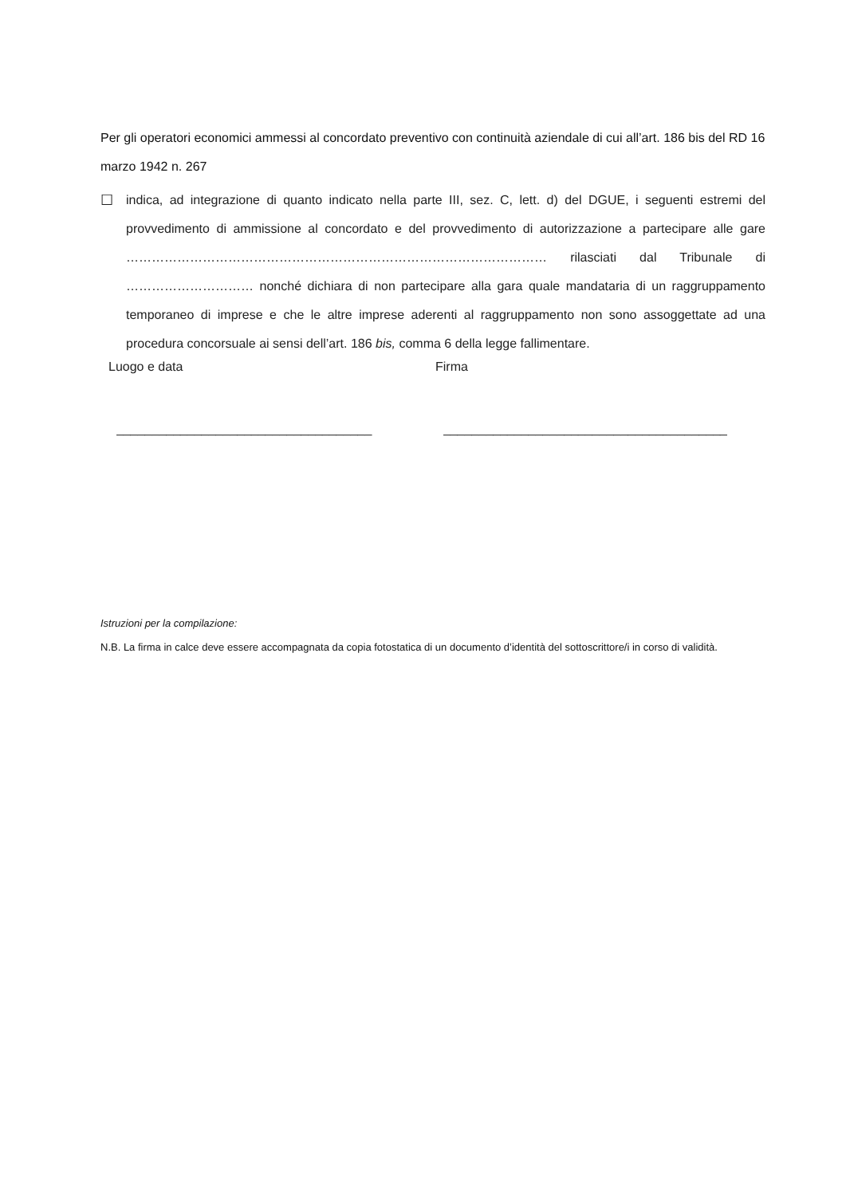Per gli operatori economici ammessi al concordato preventivo con continuità aziendale di cui all’art. 186 bis del RD 16 marzo 1942 n. 267
☐ indica, ad integrazione di quanto indicato nella parte III, sez. C, lett. d) del DGUE, i seguenti estremi del provvedimento di ammissione al concordato e del provvedimento di autorizzazione a partecipare alle gare ……………………………………………………………………………………… rilasciati dal Tribunale di ………………………… nonché dichiara di non partecipare alla gara quale mandataria di un raggruppamento temporaneo di imprese e che le altre imprese aderenti al raggruppamento non sono assoggettate ad una procedura concorsuale ai sensi dell’art. 186 bis, comma 6 della legge fallimentare.
Luogo e data
____________________________________
Firma
________________________________________
Istruzioni per la compilazione:
N.B. La firma in calce deve essere accompagnata da copia fotostatica di un documento d’identità del sottoscrittore/i in corso di validità.